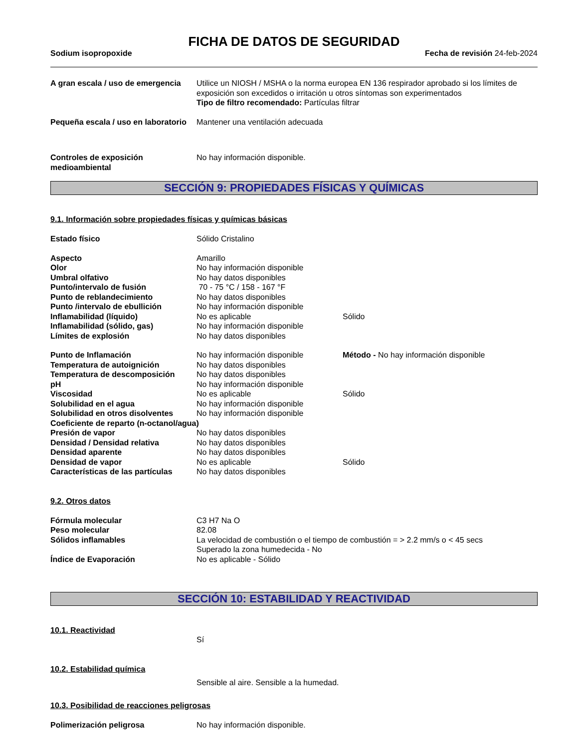FICHA DE DATOS DE SEGURIDAD
Sodium isopropoxide Fecha de revisión 24-feb-2024
A gran escala / uso de emergencia
Utilice un NIOSH / MSHA o la norma europea EN 136 respirador aprobado si los límites de exposición son excedidos o irritación u otros síntomas son experimentados
Tipo de filtro recomendado: Partículas filtrar
Pequeña escala / uso en laboratorio
Mantener una ventilación adecuada
Controles de exposición medioambiental
No hay información disponible.
SECCIÓN 9: PROPIEDADES FÍSICAS Y QUÍMICAS
9.1. Información sobre propiedades físicas y químicas básicas
Estado físico Sólido Cristalino
Aspecto Amarillo
Olor No hay información disponible
Umbral olfativo No hay datos disponibles
Punto/intervalo de fusión 70 - 75 °C / 158 - 167 °F
Punto de reblandecimiento No hay datos disponibles
Punto /intervalo de ebullición No hay información disponible
Inflamabilidad (líquido) No es aplicable Sólido
Inflamabilidad (sólido, gas) No hay información disponible
Límites de explosión No hay datos disponibles
Punto de Inflamación No hay información disponible Método - No hay información disponible
Temperatura de autoignición No hay datos disponibles
Temperatura de descomposición No hay datos disponibles
pH No hay información disponible
Viscosidad No es aplicable Sólido
Solubilidad en el agua No hay información disponible
Solubilidad en otros disolventes
No hay información disponible
Coeficiente de reparto (n-octanol/agua)
Presión de vapor No hay datos disponibles
Densidad / Densidad relativa No hay datos disponibles
Densidad aparente No hay datos disponibles
Densidad de vapor No es aplicable Sólido
Características de las partículas
No hay datos disponibles
9.2. Otros datos
Fórmula molecular C3 H7 Na O
Peso molecular 82.08
Sólidos inflamables La velocidad de combustión o el tiempo de combustión = > 2.2 mm/s o < 45 secs
Superado la zona humedecida - No
Índice de Evaporación No es aplicable - Sólido
SECCIÓN 10: ESTABILIDAD Y REACTIVIDAD
10.1. Reactividad
Sí
10.2. Estabilidad química
Sensible al aire. Sensible a la humedad.
10.3. Posibilidad de reacciones peligrosas
Polimerización peligrosa No hay información disponible.